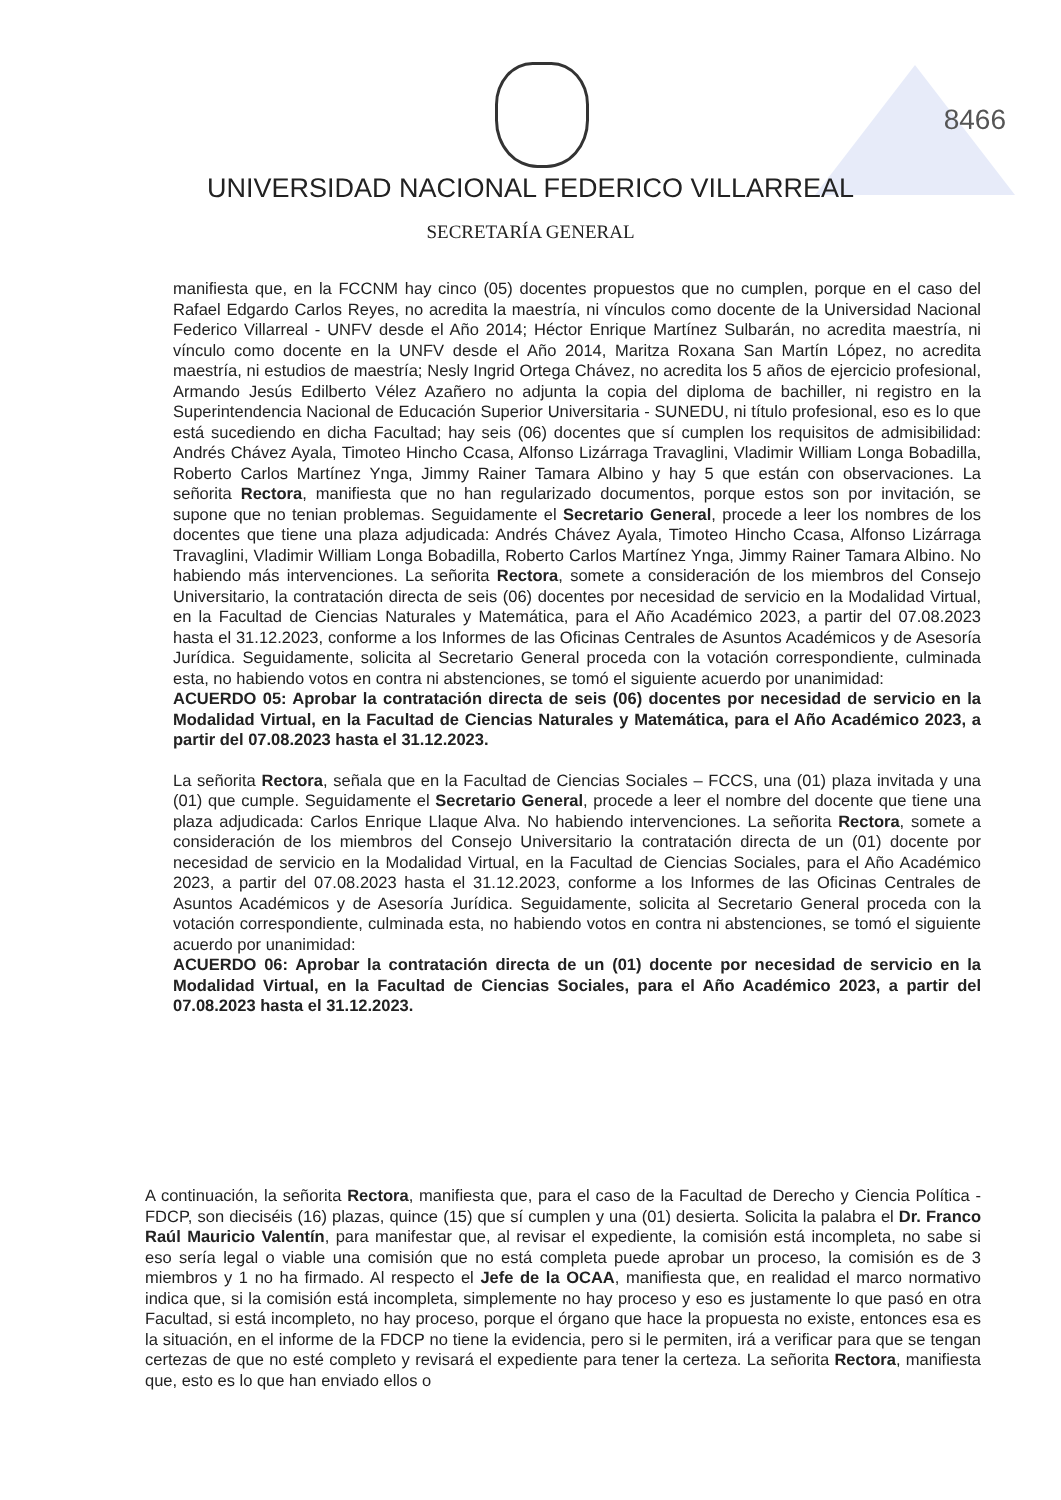8466
UNIVERSIDAD NACIONAL FEDERICO VILLARREAL
SECRETARÍA GENERAL
manifiesta que, en la FCCNM hay cinco (05) docentes propuestos que no cumplen, porque en el caso del Rafael Edgardo Carlos Reyes, no acredita la maestría, ni vínculos como docente de la Universidad Nacional Federico Villarreal - UNFV desde el Año 2014; Héctor Enrique Martínez Sulbarán, no acredita maestría, ni vínculo como docente en la UNFV desde el Año 2014, Maritza Roxana San Martín López, no acredita maestría, ni estudios de maestría; Nesly Ingrid Ortega Chávez, no acredita los 5 años de ejercicio profesional, Armando Jesús Edilberto Vélez Azañero no adjunta la copia del diploma de bachiller, ni registro en la Superintendencia Nacional de Educación Superior Universitaria - SUNEDU, ni título profesional, eso es lo que está sucediendo en dicha Facultad; hay seis (06) docentes que sí cumplen los requisitos de admisibilidad: Andrés Chávez Ayala, Timoteo Hincho Ccasa, Alfonso Lizárraga Travaglini, Vladimir William Longa Bobadilla, Roberto Carlos Martínez Ynga, Jimmy Rainer Tamara Albino y hay 5 que están con observaciones. La señorita Rectora, manifiesta que no han regularizado documentos, porque estos son por invitación, se supone que no tenian problemas. Seguidamente el Secretario General, procede a leer los nombres de los docentes que tiene una plaza adjudicada: Andrés Chávez Ayala, Timoteo Hincho Ccasa, Alfonso Lizárraga Travaglini, Vladimir William Longa Bobadilla, Roberto Carlos Martínez Ynga, Jimmy Rainer Tamara Albino. No habiendo más intervenciones. La señorita Rectora, somete a consideración de los miembros del Consejo Universitario, la contratación directa de seis (06) docentes por necesidad de servicio en la Modalidad Virtual, en la Facultad de Ciencias Naturales y Matemática, para el Año Académico 2023, a partir del 07.08.2023 hasta el 31.12.2023, conforme a los Informes de las Oficinas Centrales de Asuntos Académicos y de Asesoría Jurídica. Seguidamente, solicita al Secretario General proceda con la votación correspondiente, culminada esta, no habiendo votos en contra ni abstenciones, se tomó el siguiente acuerdo por unanimidad:
ACUERDO 05: Aprobar la contratación directa de seis (06) docentes por necesidad de servicio en la Modalidad Virtual, en la Facultad de Ciencias Naturales y Matemática, para el Año Académico 2023, a partir del 07.08.2023 hasta el 31.12.2023.
La señorita Rectora, señala que en la Facultad de Ciencias Sociales – FCCS, una (01) plaza invitada y una (01) que cumple. Seguidamente el Secretario General, procede a leer el nombre del docente que tiene una plaza adjudicada: Carlos Enrique Llaque Alva. No habiendo intervenciones. La señorita Rectora, somete a consideración de los miembros del Consejo Universitario la contratación directa de un (01) docente por necesidad de servicio en la Modalidad Virtual, en la Facultad de Ciencias Sociales, para el Año Académico 2023, a partir del 07.08.2023 hasta el 31.12.2023, conforme a los Informes de las Oficinas Centrales de Asuntos Académicos y de Asesoría Jurídica. Seguidamente, solicita al Secretario General proceda con la votación correspondiente, culminada esta, no habiendo votos en contra ni abstenciones, se tomó el siguiente acuerdo por unanimidad:
ACUERDO 06: Aprobar la contratación directa de un (01) docente por necesidad de servicio en la Modalidad Virtual, en la Facultad de Ciencias Sociales, para el Año Académico 2023, a partir del 07.08.2023 hasta el 31.12.2023.
A continuación, la señorita Rectora, manifiesta que, para el caso de la Facultad de Derecho y Ciencia Política - FDCP, son dieciséis (16) plazas, quince (15) que sí cumplen y una (01) desierta. Solicita la palabra el Dr. Franco Raúl Mauricio Valentín, para manifestar que, al revisar el expediente, la comisión está incompleta, no sabe si eso sería legal o viable una comisión que no está completa puede aprobar un proceso, la comisión es de 3 miembros y 1 no ha firmado. Al respecto el Jefe de la OCAA, manifiesta que, en realidad el marco normativo indica que, si la comisión está incompleta, simplemente no hay proceso y eso es justamente lo que pasó en otra Facultad, si está incompleto, no hay proceso, porque el órgano que hace la propuesta no existe, entonces esa es la situación, en el informe de la FDCP no tiene la evidencia, pero si le permiten, irá a verificar para que se tengan certezas de que no esté completo y revisará el expediente para tener la certeza. La señorita Rectora, manifiesta que, esto es lo que han enviado ellos o